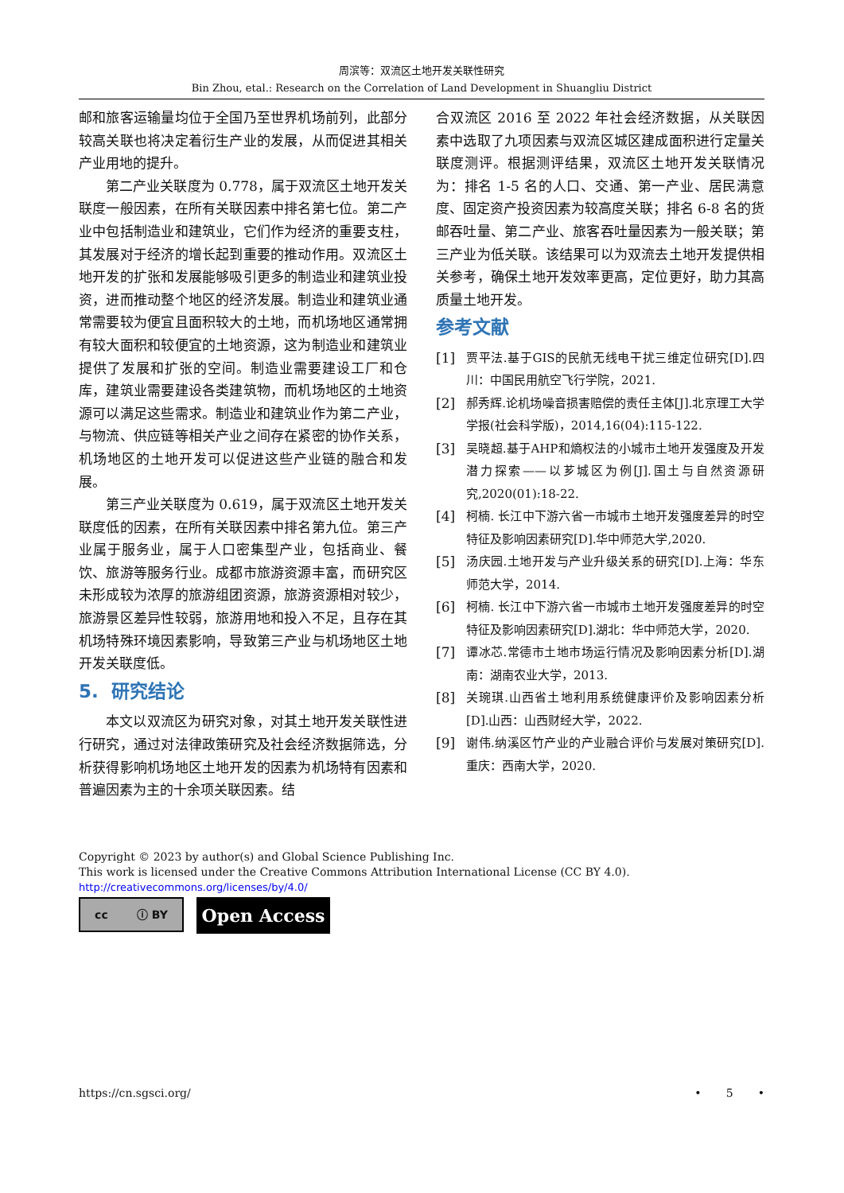周滨等：双流区土地开发关联性研究
Bin Zhou, etal.: Research on the Correlation of Land Development in Shuangliu District
邮和旅客运输量均位于全国乃至世界机场前列，此部分较高关联也将决定着衍生产业的发展，从而促进其相关产业用地的提升。
第二产业关联度为 0.778，属于双流区土地开发关联度一般因素，在所有关联因素中排名第七位。第二产业中包括制造业和建筑业，它们作为经济的重要支柱，其发展对于经济的增长起到重要的推动作用。双流区土地开发的扩张和发展能够吸引更多的制造业和建筑业投资，进而推动整个地区的经济发展。制造业和建筑业通常需要较为便宜且面积较大的土地，而机场地区通常拥有较大面积和较便宜的土地资源，这为制造业和建筑业提供了发展和扩张的空间。制造业需要建设工厂和仓库，建筑业需要建设各类建筑物，而机场地区的土地资源可以满足这些需求。制造业和建筑业作为第二产业，与物流、供应链等相关产业之间存在紧密的协作关系，机场地区的土地开发可以促进这些产业链的融合和发展。
第三产业关联度为 0.619，属于双流区土地开发关联度低的因素，在所有关联因素中排名第九位。第三产业属于服务业，属于人口密集型产业，包括商业、餐饮、旅游等服务行业。成都市旅游资源丰富，而研究区未形成较为浓厚的旅游组团资源，旅游资源相对较少，旅游景区差异性较弱，旅游用地和投入不足，且存在其机场特殊环境因素影响，导致第三产业与机场地区土地开发关联度低。
5. 研究结论
本文以双流区为研究对象，对其土地开发关联性进行研究，通过对法律政策研究及社会经济数据筛选，分析获得影响机场地区土地开发的因素为机场特有因素和普遍因素为主的十余项关联因素。结
合双流区 2016 至 2022 年社会经济数据，从关联因素中选取了九项因素与双流区城区建成面积进行定量关联度测评。根据测评结果，双流区土地开发关联情况为：排名 1-5 名的人口、交通、第一产业、居民满意度、固定资产投资因素为较高度关联；排名 6-8 名的货邮吞吐量、第二产业、旅客吞吐量因素为一般关联；第三产业为低关联。该结果可以为双流去土地开发提供相关参考，确保土地开发效率更高，定位更好，助力其高质量土地开发。
参考文献
[1] 贾平法.基于GIS的民航无线电干扰三维定位研究[D].四川：中国民用航空飞行学院，2021.
[2] 郝秀辉.论机场噪音损害赔偿的责任主体[J].北京理工大学学报(社会科学版)，2014,16(04):115-122.
[3] 吴晓超.基于AHP和熵权法的小城市土地开发强度及开发潜力探索——以芗城区为例[J].国土与自然资源研究,2020(01):18-22.
[4] 柯楠. 长江中下游六省一市城市土地开发强度差异的时空特征及影响因素研究[D].华中师范大学,2020.
[5] 汤庆园.土地开发与产业升级关系的研究[D].上海：华东师范大学，2014.
[6] 柯楠. 长江中下游六省一市城市土地开发强度差异的时空特征及影响因素研究[D].湖北：华中师范大学，2020.
[7] 谭冰芯.常德市土地市场运行情况及影响因素分析[D].湖南：湖南农业大学，2013.
[8] 关琬琪.山西省土地利用系统健康评价及影响因素分析[D].山西：山西财经大学，2022.
[9] 谢伟.纳溪区竹产业的产业融合评价与发展对策研究[D].重庆：西南大学，2020.
Copyright © 2023 by author(s) and Global Science Publishing Inc.
This work is licensed under the Creative Commons Attribution International License (CC BY 4.0).
http://creativecommons.org/licenses/by/4.0/
cc ⓘ BY
Open Access
https://cn.sgsci.org/ • 5 •